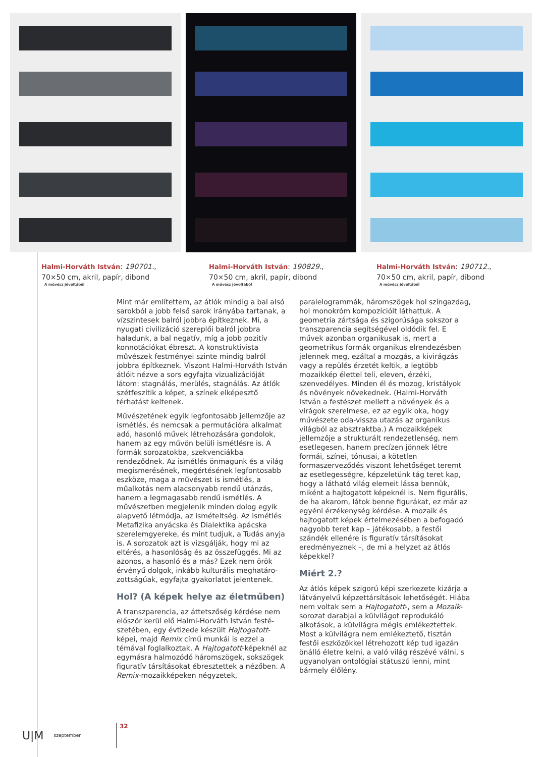Halmi-Horváth István: 190701.,
70×50 cm, akril, papír, dibond
A művész jóvoltából
Halmi-Horváth István: 190829.,
70×50 cm, akril, papír, dibond
A művész jóvoltából
Halmi-Horváth István: 190712.,
70×50 cm, akril, papír, dibond
A művész jóvoltából
Mint már említettem, az átlók mindig a bal alsó sarokból a jobb felső sarok irányába tartanak, a vízszintesek balról jobbra épít­keznek. Mi, a nyugati civilizáció szereplői balról jobbra haladunk, a bal negatív, míg a jobb pozitív konnotációkat ébreszt. A konstruktivista művészek festményei szinte mindig balról jobbra építkeznek. Viszont Halmi-Horváth István átlóit nézve a sors egyfajta vizualizá­cióját látom: stagnálás, merülés, stagnálás. Az átlók szétfeszítik a képet, a színek elképesztő térhatást keltenek.
Művészetének egyik legfontosabb jellemzője az ismétlés, és nemcsak a permutációra alkalmat adó, hasonló művek létrehozására gondolok, hanem az egy művön belüli ismét­lésre is. A formák sorozatokba, szekvenciákba rendeződnek. Az ismétlés önmagunk és a világ megismerésének, megértésének legfontosabb eszköze, maga a művészet is ismétlés, a műalkotás nem alacsonyabb rendű utánzás, hanem a legmagasabb rendű ismétlés. A művészetben megjelenik minden dolog egyik alapvető létmódja, az ismételtség. Az ismétlés Metafizika anyácska és Dialektika apácska szerelemgyereke, és mint tudjuk, a Tudás anyja is. A sorozatok azt is vizsgálják, hogy mi az eltérés, a hasonlóság és az összefüggés. Mi az azonos, a hasonló és a más? Ezek nem örök érvényű dolgok, inkább kulturális meghatáro­zottságúak, egyfajta gyakorlatot jelentenek.
Hol? (A képek helye az életműben)
A transzparencia, az áttetszőség kérdése nem először kerül elő Halmi-Horváth István festé­szetében, egy évtizede készült Hajtogatott-képei, majd Remix című munkái is ezzel a témával foglalkoztak. A Hajtogatott-képeknél az egymásra halmozódó háromszögek, sokszögek figuratív társításokat ébresztettek a nézőben. A Remix-mozaikképeken négyzetek,
paralelogrammák, háromszögek hol színgazdag, hol monokróm kompozícióit láthattuk. A geometria zártsága és szigorúsága sokszor a transzparencia segítségével oldódik fel. E művek azonban organikusak is, mert a geometrikus formák organikus elrendezésben jelennek meg, ezáltal a mozgás, a kivirágzás vagy a repülés érzetét keltik, a legtöbb mozaikkép élettel teli, eleven, érzéki, szenvedélyes. Minden él és mozog, kristályok és növények növekednek. (Halmi-Horváth István a festé­szet mellett a növények és a virágok szerelmese, ez az egyik oka, hogy művészete oda-vissza utazás az orga­nikus világból az absztraktba.) A mozaikképek jellemzője a strukturált rendezetlenség, nem esetlegesen, hanem precízen jönnek létre formái, színei, tónusai, a kötetlen formaszerveződés viszont lehetőséget teremt az esetle­gességre, képzeletünk tág teret kap, hogy a látható világ elemeit lássa bennük, miként a hajtogatott képeknél is. Nem figurális, de ha akarom, látok benne figurákat, ez már az egyéni érzékenység kérdése. A mozaik és hajtogatott képek értelmezésében a befogadó nagyobb teret kap – játékosabb, a festői szándék ellenére is figuratív társításokat eredményeznek –, de mi a helyzet az átlós képekkel?
Miért 2.?
Az átlós képek szigorú képi szerkezete kizárja a látvány­elvű képzettársítások lehetőségét. Hiába nem voltak sem a Hajtogatott-, sem a Mozaik-sorozat darabjai a külvilágot reprodukáló alkotások, a külvilágra mégis emlékeztettek. Most a külvilágra nem emlékeztető, tisztán festői eszközökkel létrehozott kép tud igazán önálló életre kelni, a való világ részévé válni, s ugyano­lyan ontológiai státuszú lenni, mint bármely élőlény.
U|M szeptember 32